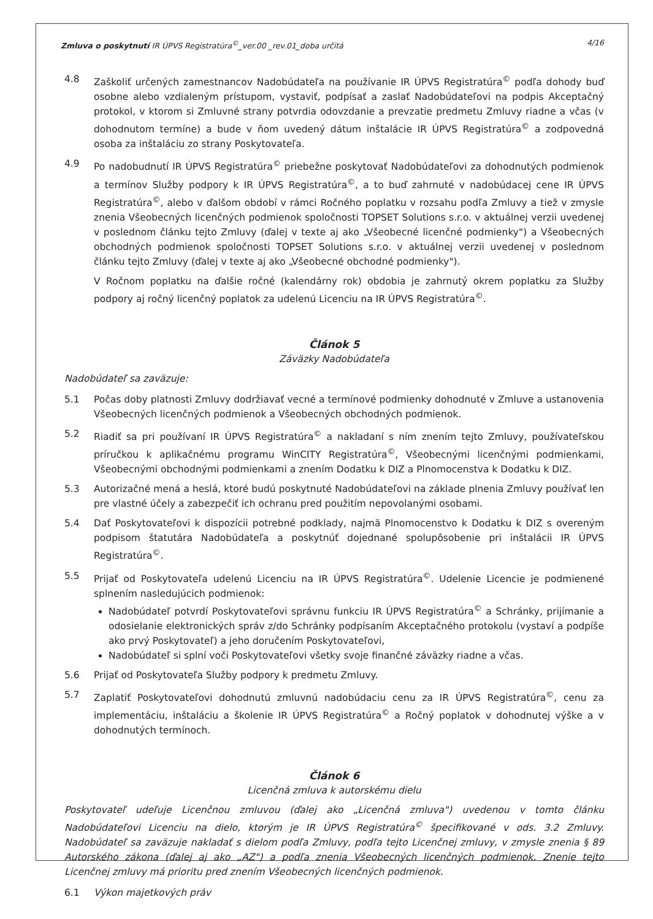Zmluva o poskytnutí IR ÚPVS Registratúra<sup>©</sup>_ver.00 _rev.01_doba určitá 4/16
4.8 Zaškoliť určených zamestnancov Nadobúdateľa na používanie IR ÚPVS Registratúra<sup>©</sup> podľa dohody buď osobne alebo vzdialeným prístupom, vystaviť, podpísať a zaslať Nadobúdateľovi na podpis Akceptačný protokol, v ktorom si Zmluvné strany potvrdia odovzdanie a prevzatie predmetu Zmluvy riadne a včas (v dohodnutom termíne) a bude v ňom uvedený dátum inštalácie IR ÚPVS Registratúra<sup>©</sup> a zodpovedná osoba za inštaláciu zo strany Poskytovateľa.
4.9 Po nadobudnutí IR ÚPVS Registratúra<sup>©</sup> priebežne poskytovať Nadobúdateľovi za dohodnutých podmienok a termínov Služby podpory k IR ÚPVS Registratúra<sup>©</sup>, a to buď zahrnuté v nadobúdacej cene IR ÚPVS Registratúra<sup>©</sup>, alebo v ďalšom období v rámci Ročného poplatku v rozsahu podľa Zmluvy a tiež v zmysle znenia Všeobecných licenčných podmienok spoločnosti TOPSET Solutions s.r.o. v aktuálnej verzii uvedenej v poslednom článku tejto Zmluvy (ďalej v texte aj ako „Všeobecné licenčné podmienky") a Všeobecných obchodných podmienok spoločnosti TOPSET Solutions s.r.o. v aktuálnej verzii uvedenej v poslednom článku tejto Zmluvy (ďalej v texte aj ako „Všeobecné obchodné podmienky").
V Ročnom poplatku na ďalšie ročné (kalendárny rok) obdobia je zahrnutý okrem poplatku za Služby podpory aj ročný licenčný poplatok za udelenú Licenciu na IR ÚPVS Registratúra<sup>©</sup>.
Článok 5
Záväzky Nadobúdateľa
Nadobúdateľ sa zaväzuje:
5.1 Počas doby platnosti Zmluvy dodržiavať vecné a termínové podmienky dohodnuté v Zmluve a ustanovenia Všeobecných licenčných podmienok a Všeobecných obchodných podmienok.
5.2 Riadiť sa pri používaní IR ÚPVS Registratúra<sup>©</sup> a nakladaní s ním znením tejto Zmluvy, používateľskou príručkou k aplikačnému programu WinCITY Registratúra<sup>©</sup>, Všeobecnými licenčnými podmienkami, Všeobecnými obchodnými podmienkami a znením Dodatku k DIZ a Plnomocenstva k Dodatku k DIZ.
5.3 Autorizačné mená a heslá, ktoré budú poskytnuté Nadobúdateľovi na základe plnenia Zmluvy používať len pre vlastné účely a zabezpečiť ich ochranu pred použitím nepovolanými osobami.
5.4 Dať Poskytovateľovi k dispozícii potrebné podklady, najmä Plnomocenstvo k Dodatku k DIZ s overeným podpisom štatutára Nadobúdateľa a poskytnúť dojednané spolupôsobenie pri inštalácii IR ÚPVS Registratúra<sup>©</sup>.
5.5 Prijať od Poskytovateľa udelenú Licenciu na IR ÚPVS Registratúra<sup>©</sup>. Udelenie Licencie je podmienené splnením nasledujúcich podmienok:
Nadobúdateľ potvrdí Poskytovateľovi správnu funkciu IR ÚPVS Registratúra<sup>©</sup> a Schránky, prijímanie a odosielanie elektronických správ z/do Schránky podpísaním Akceptačného protokolu (vystaví a podpíše ako prvý Poskytovateľ) a jeho doručením Poskytovateľovi,
Nadobúdateľ si splní voči Poskytovateľovi všetky svoje finančné záväzky riadne a včas.
5.6 Prijať od Poskytovateľa Služby podpory k predmetu Zmluvy.
5.7 Zaplatiť Poskytovateľovi dohodnutú zmluvnú nadobúdaciu cenu za IR ÚPVS Registratúra<sup>©</sup>, cenu za implementáciu, inštaláciu a školenie IR ÚPVS Registratúra<sup>©</sup> a Ročný poplatok v dohodnutej výške a v dohodnutých termínoch.
Článok 6
Licenčná zmluva k autorskému dielu
Poskytovateľ udeľuje Licenčnou zmluvou (ďalej ako „Licenčná zmluva") uvedenou v tomto článku Nadobúdateľovi Licenciu na dielo, ktorým je IR ÚPVS Registratúra<sup>©</sup> špecifikované v ods. 3.2 Zmluvy. Nadobúdateľ sa zaväzuje nakladať s dielom podľa Zmluvy, podľa tejto Licenčnej zmluvy, v zmysle znenia § 89 Autorského zákona (ďalej aj ako „AZ") a podľa znenia Všeobecných licenčných podmienok. Znenie tejto Licenčnej zmluvy má prioritu pred znením Všeobecných licenčných podmienok.
6.1 Výkon majetkových práv